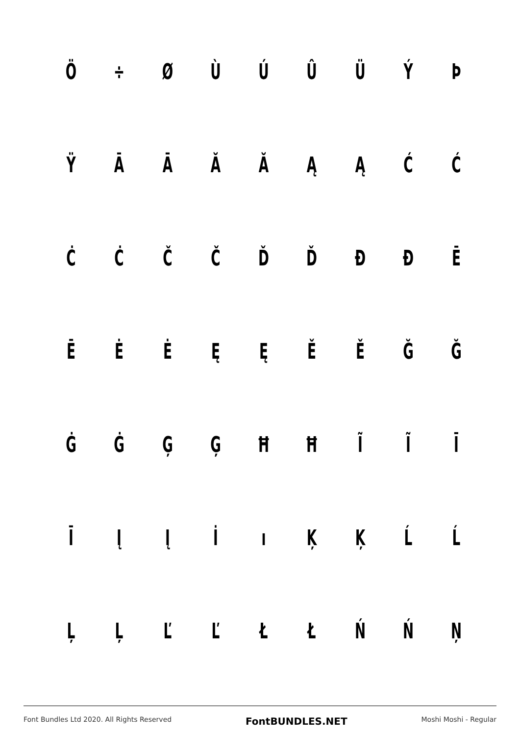Ö ÷ ØÙÚÛÜÝÞ
ŸĀĀĂĂĄĄĆĆ
ĊĊČČĎĎĐĐĒ
ĒĖĖĘĘĚĚĞĞ
ĠĠĢĢĦĦĨĨĪ
ĪĮĮİıĶĶĹĹ
ĻĻĽĽŁŁŃŃŅ
Font Bundles Ltd 2020. All Rights Reserved FontBUNDLES.NET Moshi Moshi - Regular